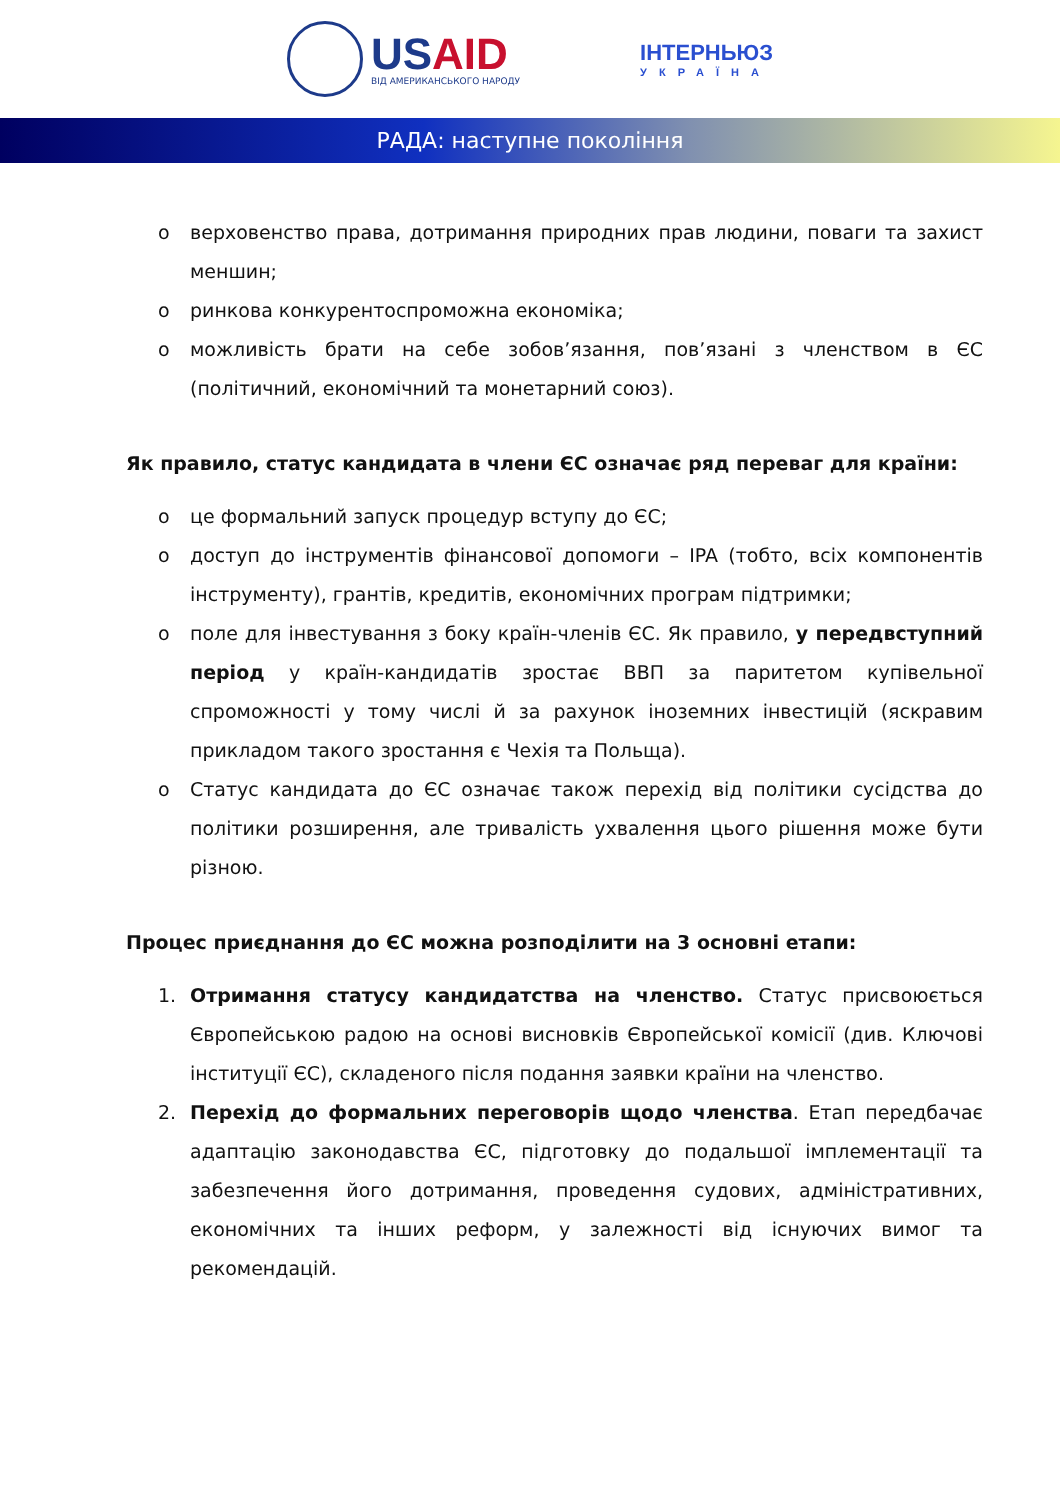USAID
ВІД АМЕРИКАНСЬКОГО НАРОДУ
ІНТЕРНЬЮЗ
УКРАЇНА
РАДА: наступне покоління
o верховенство права, дотримання природних прав людини, поваги та захист меншин;
o ринкова конкурентоспроможна економіка;
o можливість брати на себе зобов’язання, пов’язані з членством в ЄС (політичний, економічний та монетарний союз).
Як правило, статус кандидата в члени ЄС означає ряд переваг для країни:
o це формальний запуск процедур вступу до ЄС;
o доступ до інструментів фінансової допомоги – IPA (тобто, всіх компонентів інструменту), грантів, кредитів, економічних програм підтримки;
o поле для інвестування з боку країн-членів ЄС. Як правило, у передвступний період у країн-кандидатів зростає ВВП за паритетом купівельної спроможності у тому числі й за рахунок іноземних інвестицій (яскравим прикладом такого зростання є Чехія та Польща).
o Статус кандидата до ЄС означає також перехід від політики сусідства до політики розширення, але тривалість ухвалення цього рішення може бути різною.
Процес приєднання до ЄС можна розподілити на 3 основні етапи:
1. Отримання статусу кандидатства на членство. Статус присвоюється Європейською радою на основі висновків Європейської комісії (див. Ключові інституції ЄС), складеного після подання заявки країни на членство.
2. Перехід до формальних переговорів щодо членства. Етап передбачає адаптацію законодавства ЄС, підготовку до подальшої імплементації та забезпечення його дотримання, проведення судових, адміністративних, економічних та інших реформ, у залежності від існуючих вимог та рекомендацій.